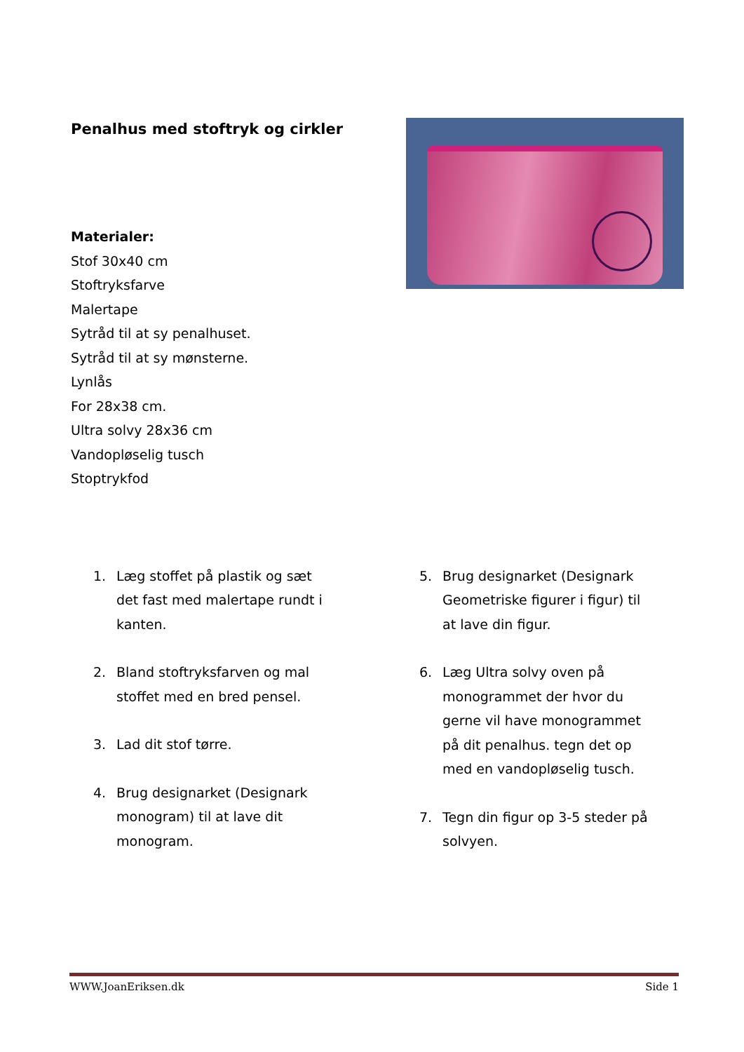Penalhus med stoftryk og cirkler
Materialer:
Stof 30x40 cm
Stoftryksfarve
Malertape
Sytråd til at sy penalhuset.
Sytråd til at sy mønsterne.
Lynlås
For 28x38 cm.
Ultra solvy 28x36 cm
Vandopløselig tusch
Stoptrykfod
1. Læg stoffet på plastik og sæt det fast med malertape rundt i kanten.
2. Bland stoftryksfarven og mal stoffet med en bred pensel.
3. Lad dit stof tørre.
4. Brug designarket (Designark monogram) til at lave dit monogram.
5. Brug designarket (Designark Geometriske figurer i figur) til at lave din figur.
6. Læg Ultra solvy oven på monogrammet der hvor du gerne vil have monogrammet på dit penalhus. tegn det op med en vandopløselig tusch.
7. Tegn din figur op 3-5 steder på solvyen.
WWW.JoanEriksen.dk Side 1